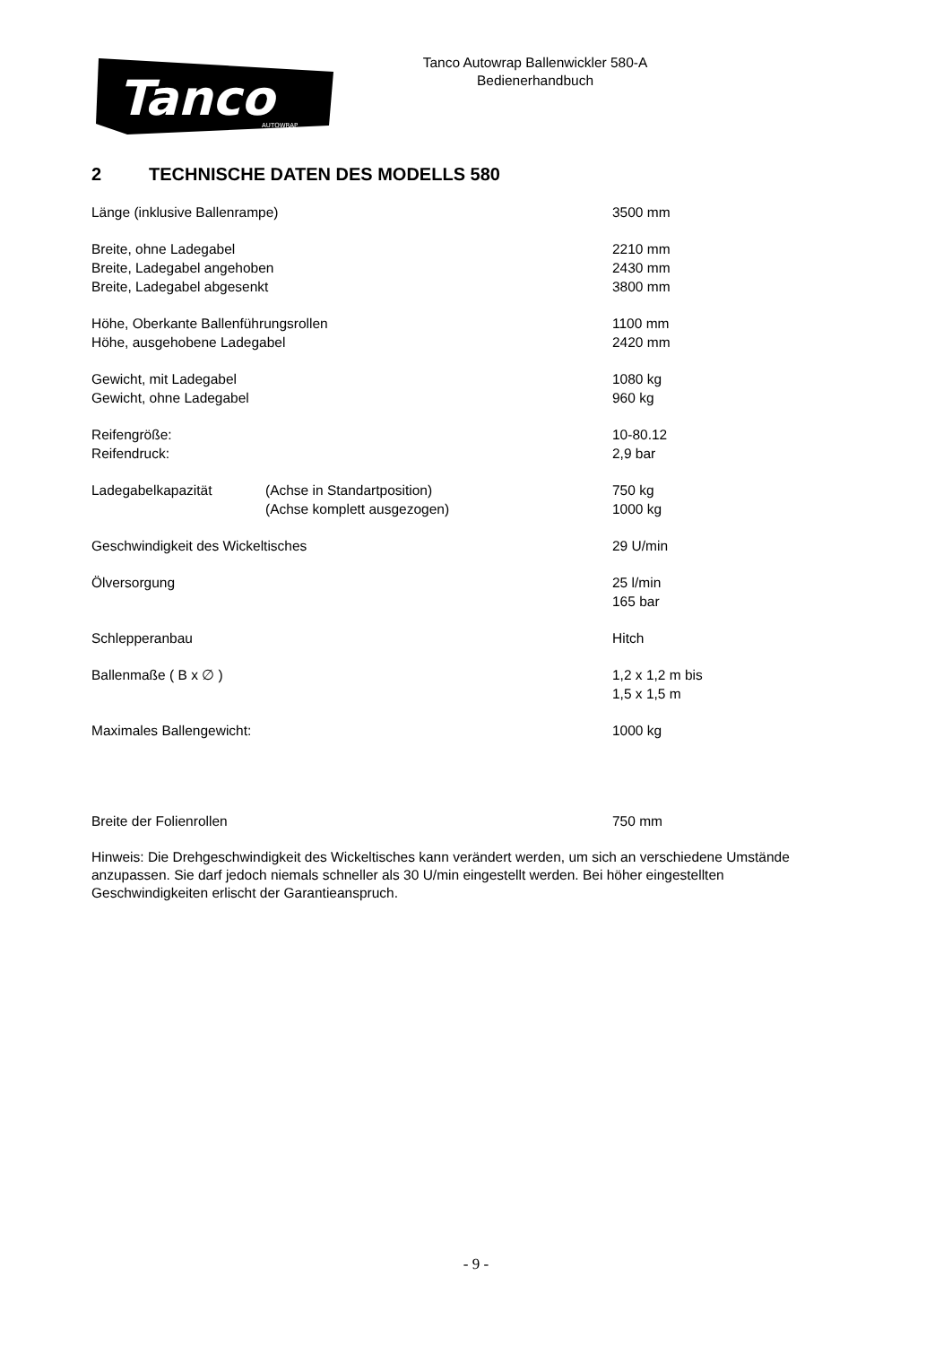Tanco
AUTOWRAP
Tanco Autowrap Ballenwickler 580-A
Bedienerhandbuch
2 TECHNISCHE DATEN DES MODELLS 580
| Länge (inklusive Ballenrampe) | | 3500 mm |
| Breite, ohne Ladegabel | | 2210 mm |
| Breite, Ladegabel angehoben | | 2430 mm |
| Breite, Ladegabel abgesenkt | | 3800 mm |
| Höhe, Oberkante Ballenführungsrollen | | 1100 mm |
| Höhe, ausgehobene Ladegabel | | 2420 mm |
| Gewicht, mit Ladegabel | | 1080 kg |
| Gewicht, ohne Ladegabel | | 960 kg |
| Reifengröße: | | 10-80.12 |
| Reifendruck: | | 2,9 bar |
| Ladegabelkapazität | (Achse in Standartposition) | 750 kg |
| | (Achse komplett ausgezogen) | 1000 kg |
| Geschwindigkeit des Wickeltisches | | 29 U/min |
| Ölversorgung | | 25 l/min 165 bar |
| Schlepperanbau | | Hitch |
| Ballenmaße ( B x ∅ ) | | 1,2 x 1,2 m bis 1,5 x 1,5 m |
| Maximales Ballengewicht: | | 1000 kg |
| Breite der Folienrollen | | 750 mm |
Hinweis: Die Drehgeschwindigkeit des Wickeltisches kann verändert werden, um sich an verschiedene Umstände anzupassen. Sie darf jedoch niemals schneller als 30 U/min eingestellt werden. Bei höher eingestellten Geschwindigkeiten erlischt der Garantieanspruch.
- 9 -